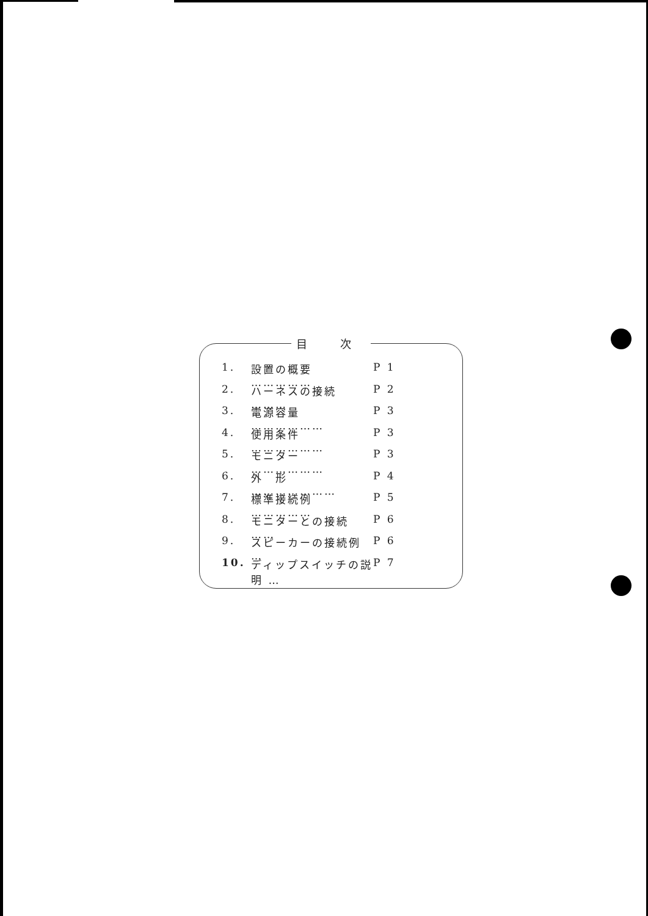目 次
1. 設置の概要 …………… P 1
2. ハーネスの接続 ……… P 2
3. 電源容量 ……………… P 3
4. 使用条件 ……………… P 3
5. モニター ……………… P 3
6. 外　形 ………………… P 4
7. 標準接続例 …………… P 5
8. モニターとの接続 …… P 6
9. スピーカーの接続例 … P 6
10. ディップスイッチの説明 … P 7